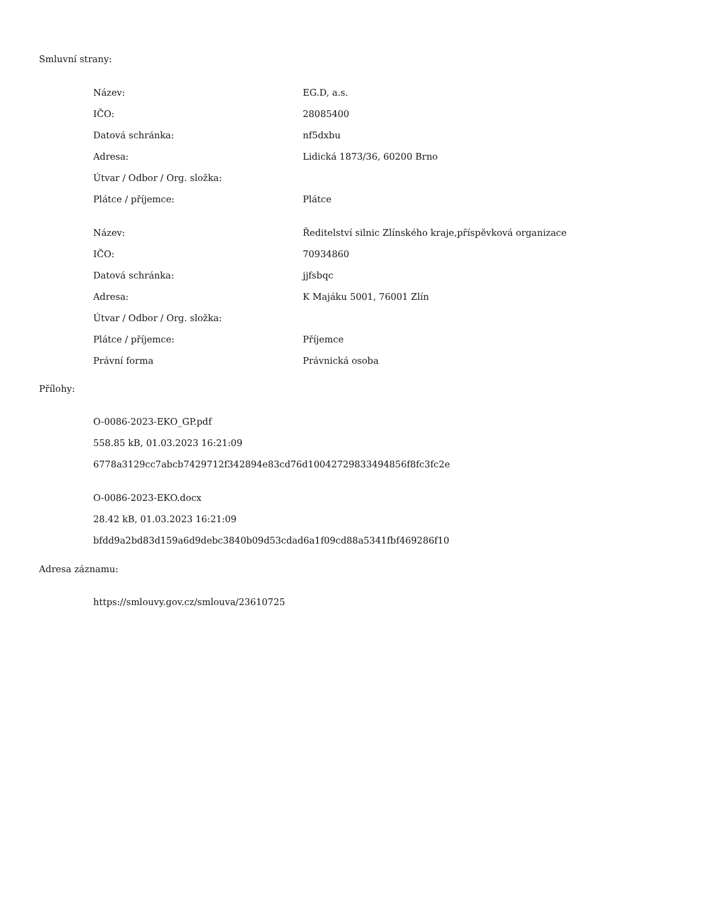Smluvní strany:
| Název: | EG.D, a.s. |
| IČO: | 28085400 |
| Datová schránka: | nf5dxbu |
| Adresa: | Lidická 1873/36, 60200 Brno |
| Útvar / Odbor / Org. složka: | |
| Plátce / příjemce: | Plátce |
| Název: | Ředitelství silnic Zlínského kraje,příspěvková organizace |
| IČO: | 70934860 |
| Datová schránka: | jjfsbqc |
| Adresa: | K Majáku 5001, 76001 Zlín |
| Útvar / Odbor / Org. složka: | |
| Plátce / příjemce: | Příjemce |
| Právní forma | Právnická osoba |
Přílohy:
O-0086-2023-EKO_GP.pdf
558.85 kB, 01.03.2023 16:21:09
6778a3129cc7abcb7429712f342894e83cd76d10042729833494856f8fc3fc2e
O-0086-2023-EKO.docx
28.42 kB, 01.03.2023 16:21:09
bfdd9a2bd83d159a6d9debc3840b09d53cdad6a1f09cd88a5341fbf469286f10
Adresa záznamu:
https://smlouvy.gov.cz/smlouva/23610725